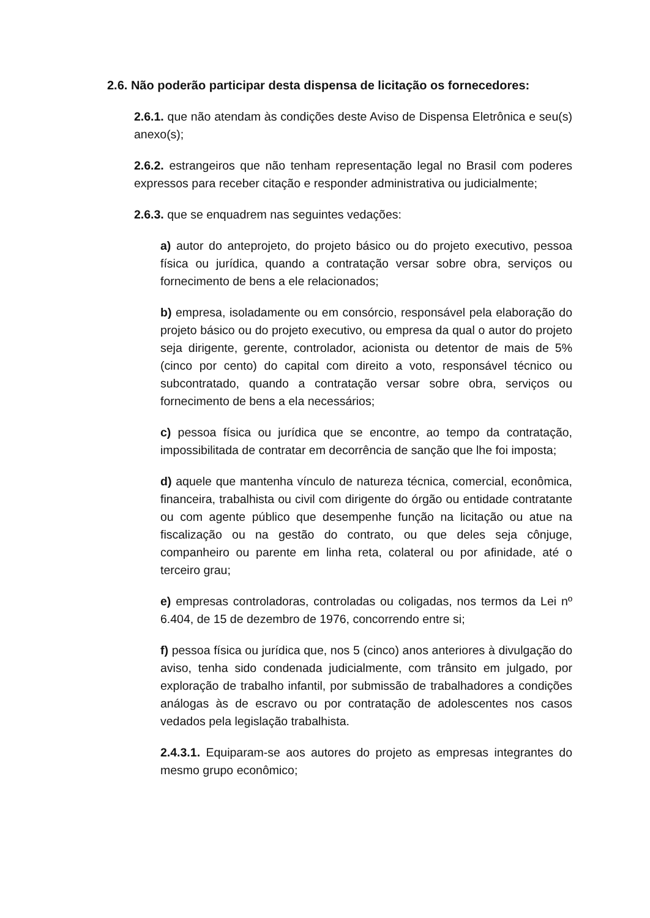2.6. Não poderão participar desta dispensa de licitação os fornecedores:
2.6.1. que não atendam às condições deste Aviso de Dispensa Eletrônica e seu(s) anexo(s);
2.6.2. estrangeiros que não tenham representação legal no Brasil com poderes expressos para receber citação e responder administrativa ou judicialmente;
2.6.3. que se enquadrem nas seguintes vedações:
a) autor do anteprojeto, do projeto básico ou do projeto executivo, pessoa física ou jurídica, quando a contratação versar sobre obra, serviços ou fornecimento de bens a ele relacionados;
b) empresa, isoladamente ou em consórcio, responsável pela elaboração do projeto básico ou do projeto executivo, ou empresa da qual o autor do projeto seja dirigente, gerente, controlador, acionista ou detentor de mais de 5% (cinco por cento) do capital com direito a voto, responsável técnico ou subcontratado, quando a contratação versar sobre obra, serviços ou fornecimento de bens a ela necessários;
c) pessoa física ou jurídica que se encontre, ao tempo da contratação, impossibilitada de contratar em decorrência de sanção que lhe foi imposta;
d) aquele que mantenha vínculo de natureza técnica, comercial, econômica, financeira, trabalhista ou civil com dirigente do órgão ou entidade contratante ou com agente público que desempenhe função na licitação ou atue na fiscalização ou na gestão do contrato, ou que deles seja cônjuge, companheiro ou parente em linha reta, colateral ou por afinidade, até o terceiro grau;
e) empresas controladoras, controladas ou coligadas, nos termos da Lei nº 6.404, de 15 de dezembro de 1976, concorrendo entre si;
f) pessoa física ou jurídica que, nos 5 (cinco) anos anteriores à divulgação do aviso, tenha sido condenada judicialmente, com trânsito em julgado, por exploração de trabalho infantil, por submissão de trabalhadores a condições análogas às de escravo ou por contratação de adolescentes nos casos vedados pela legislação trabalhista.
2.4.3.1. Equiparam-se aos autores do projeto as empresas integrantes do mesmo grupo econômico;